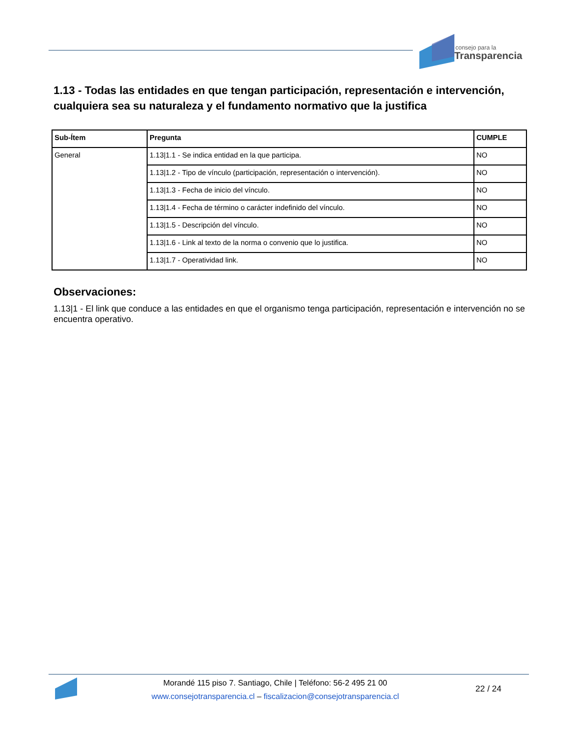consejo para la
Transparencia
1.13 - Todas las entidades en que tengan participación, representación e intervención, cualquiera sea su naturaleza y el fundamento normativo que la justifica
| Sub-Ítem | Pregunta | CUMPLE |
| --- | --- | --- |
| General | 1.13/1.1 - Se indica entidad en la que participa. | NO |
| | 1.13/1.2 - Tipo de vínculo (participación, representación o intervención). | NO |
| | 1.13/1.3 - Fecha de inicio del vínculo. | NO |
| | 1.13/1.4 - Fecha de término o carácter indefinido del vínculo. | NO |
| | 1.13/1.5 - Descripción del vínculo. | NO |
| | 1.13/1.6 - Link al texto de la norma o convenio que lo justifica. | NO |
| | 1.13/1.7 - Operatividad link. | NO |
Observaciones:
1.13|1 - El link que conduce a las entidades en que el organismo tenga participación, representación e intervención no se encuentra operativo.
Morandé 115 piso 7. Santiago, Chile | Teléfono: 56-2 495 21 00
www.consejotransparencia.cl – fiscalizacion@consejotransparencia.cl
22 / 24